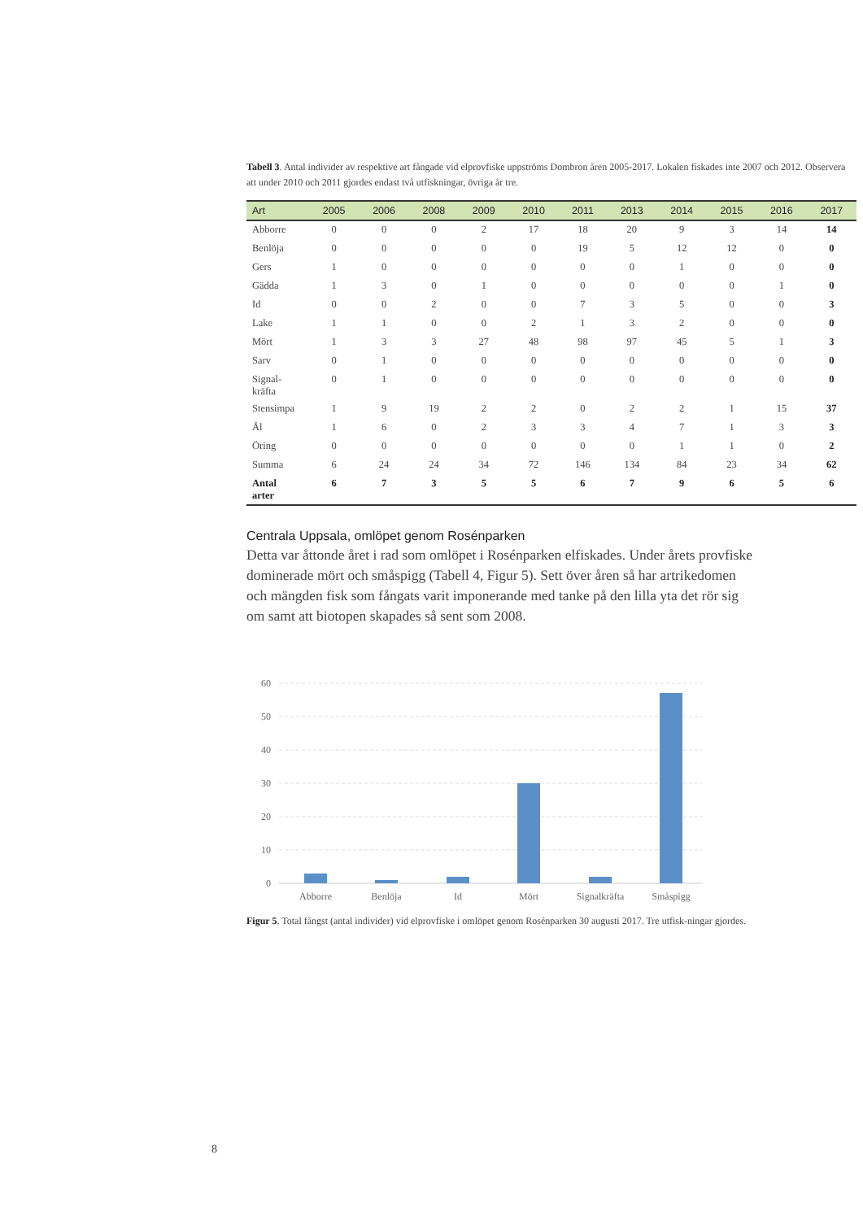Tabell 3. Antal individer av respektive art fångade vid elprovfiske uppströms Dombron åren 2005-2017. Lokalen fiskades inte 2007 och 2012. Observera att under 2010 och 2011 gjordes endast två utfiskningar, övriga år tre.
| Art | 2005 | 2006 | 2008 | 2009 | 2010 | 2011 | 2013 | 2014 | 2015 | 2016 | 2017 |
| --- | --- | --- | --- | --- | --- | --- | --- | --- | --- | --- | --- |
| Abborre | 0 | 0 | 0 | 2 | 17 | 18 | 20 | 9 | 3 | 14 | 14 |
| Benlöja | 0 | 0 | 0 | 0 | 0 | 19 | 5 | 12 | 12 | 0 | 0 |
| Gers | 1 | 0 | 0 | 0 | 0 | 0 | 0 | 1 | 0 | 0 | 0 |
| Gädda | 1 | 3 | 0 | 1 | 0 | 0 | 0 | 0 | 0 | 1 | 0 |
| Id | 0 | 0 | 2 | 0 | 0 | 7 | 3 | 5 | 0 | 0 | 3 |
| Lake | 1 | 1 | 0 | 0 | 2 | 1 | 3 | 2 | 0 | 0 | 0 |
| Mört | 1 | 3 | 3 | 27 | 48 | 98 | 97 | 45 | 5 | 1 | 3 |
| Sarv | 0 | 1 | 0 | 0 | 0 | 0 | 0 | 0 | 0 | 0 | 0 |
| Signal- kräfta | 0 | 1 | 0 | 0 | 0 | 0 | 0 | 0 | 0 | 0 | 0 |
| Stensimpa | 1 | 9 | 19 | 2 | 2 | 0 | 2 | 2 | 1 | 15 | 37 |
| Ål | 1 | 6 | 0 | 2 | 3 | 3 | 4 | 7 | 1 | 3 | 3 |
| Öring | 0 | 0 | 0 | 0 | 0 | 0 | 0 | 1 | 1 | 0 | 2 |
| Summa | 6 | 24 | 24 | 34 | 72 | 146 | 134 | 84 | 23 | 34 | 62 |
| Antal arter | 6 | 7 | 3 | 5 | 5 | 6 | 7 | 9 | 6 | 5 | 6 |
Centrala Uppsala, omlöpet genom Rosénparken
Detta var åttonde året i rad som omlöpet i Rosénparken elfiskades. Under årets provfiske dominerade mört och småspigg (Tabell 4, Figur 5). Sett över åren så har artrikedomen och mängden fisk som fångats varit imponerande med tanke på den lilla yta det rör sig om samt att biotopen skapades så sent som 2008.
60
50
40
30
20
10
0
Abborre
Benlöja
Id
Mört
Signalkräfta
Småspigg
Figur 5. Total fångst (antal individer) vid elprovfiske i omlöpet genom Rosénparken 30 augusti 2017. Tre utfisk-ningar gjordes.
8